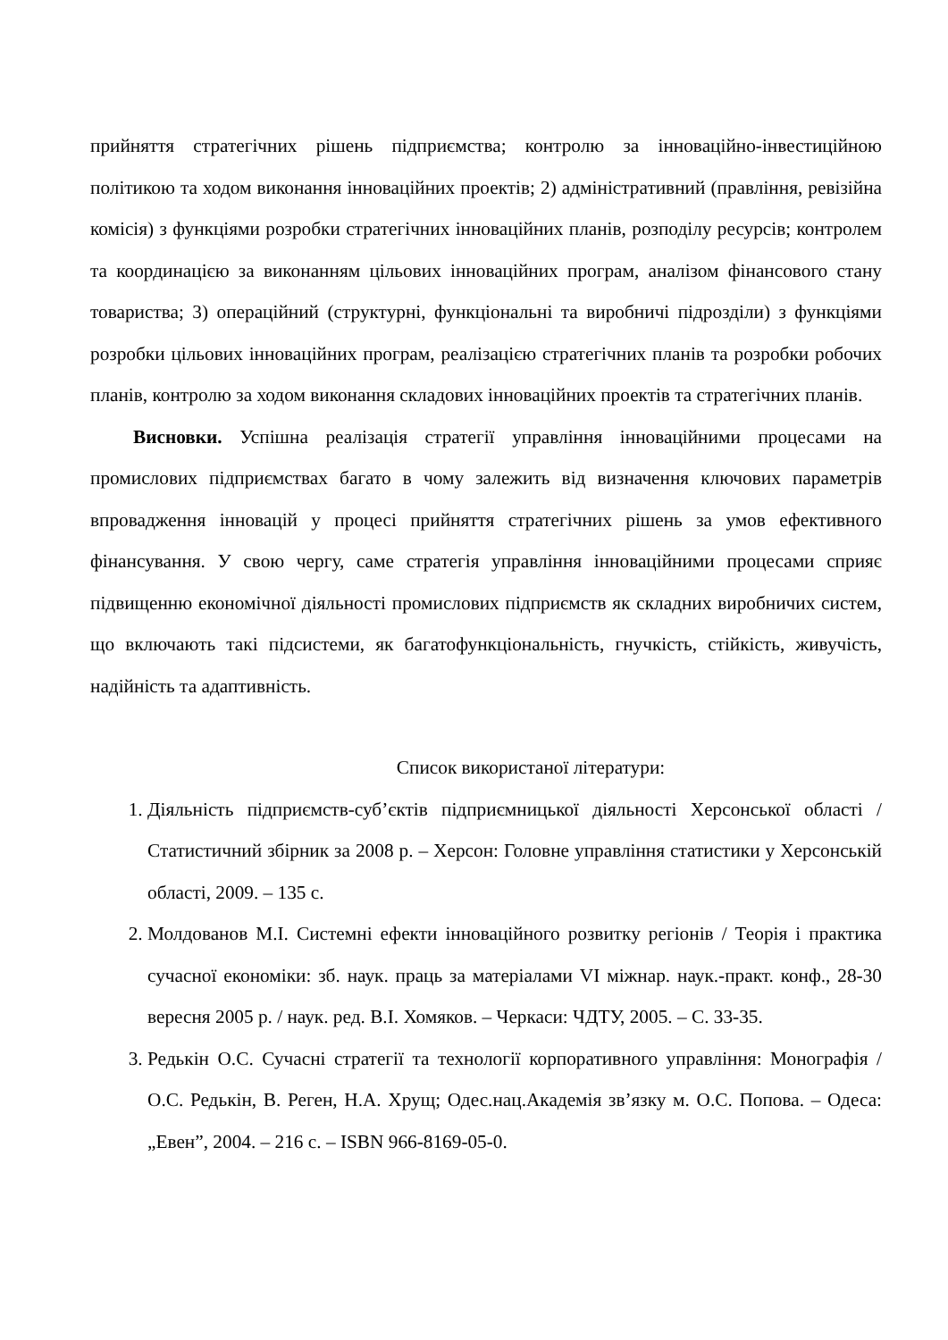прийняття стратегічних рішень підприємства; контролю за інноваційно-інвестиційною політикою та ходом виконання інноваційних проектів; 2) адміністративний (правління, ревізійна комісія) з функціями розробки стратегічних інноваційних планів, розподілу ресурсів; контролем та координацією за виконанням цільових інноваційних програм, аналізом фінансового стану товариства; 3) операційний (структурні, функціональні та виробничі підрозділи) з функціями розробки цільових інноваційних програм, реалізацією стратегічних планів та розробки робочих планів, контролю за ходом виконання складових інноваційних проектів та стратегічних планів.
Висновки. Успішна реалізація стратегії управління інноваційними процесами на промислових підприємствах багато в чому залежить від визначення ключових параметрів впровадження інновацій у процесі прийняття стратегічних рішень за умов ефективного фінансування. У свою чергу, саме стратегія управління інноваційними процесами сприяє підвищенню економічної діяльності промислових підприємств як складних виробничих систем, що включають такі підсистеми, як багатофункціональність, гнучкість, стійкість, живучість, надійність та адаптивність.
Список використаної літератури:
1. Діяльність підприємств-суб’єктів підприємницької діяльності Херсонської області / Статистичний збірник за 2008 р. – Херсон: Головне управління статистики у Херсонській області, 2009. – 135 с.
2. Молдованов М.І. Системні ефекти інноваційного розвитку регіонів / Теорія і практика сучасної економіки: зб. наук. праць за матеріалами VI міжнар. наук.-практ. конф., 28-30 вересня 2005 р. / наук. ред. В.І. Хомяков. – Черкаси: ЧДТУ, 2005. – С. 33-35.
3. Редькін О.С. Сучасні стратегії та технології корпоративного управління: Монографія / О.С. Редькін, В. Реген, Н.А. Хрущ; Одес.нац.Академія зв’язку м. О.С. Попова. – Одеса: „Евен”, 2004. – 216 с. – ISBN 966-8169-05-0.